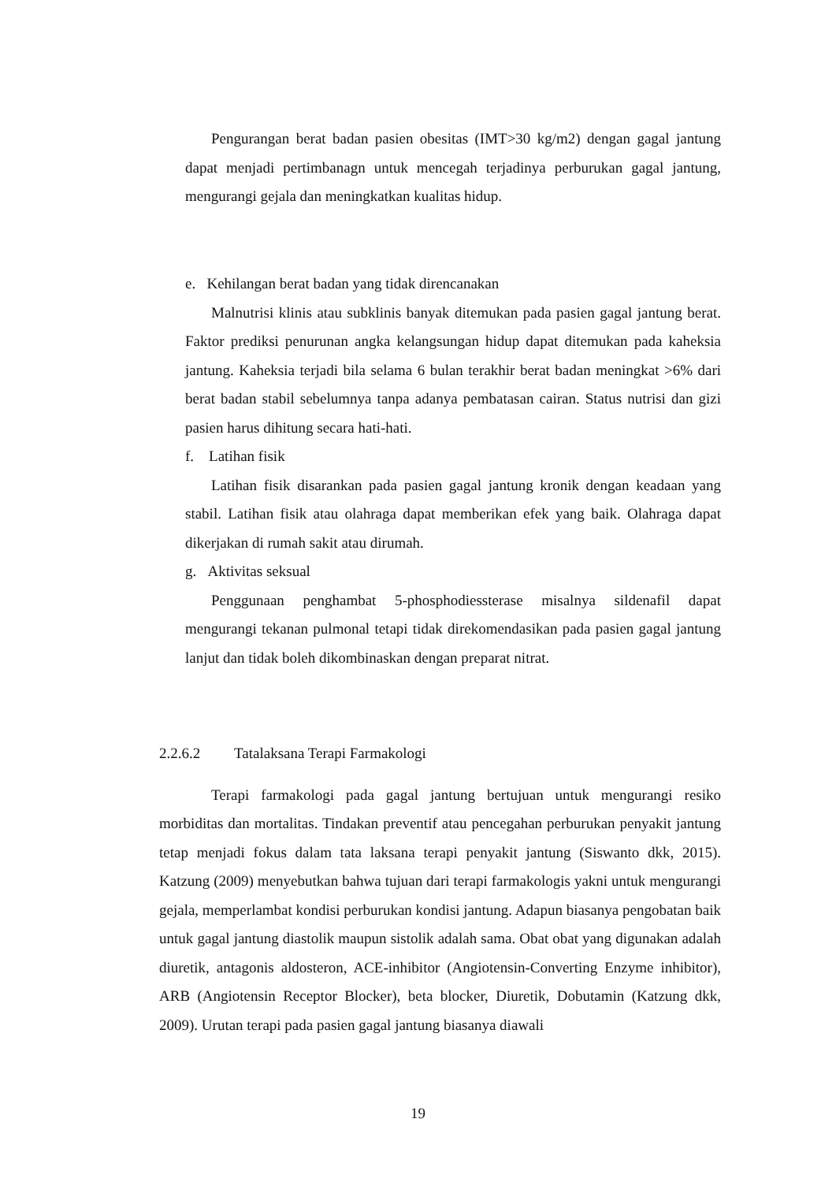Pengurangan berat badan pasien obesitas (IMT>30 kg/m2) dengan gagal jantung dapat menjadi pertimbanagn untuk mencegah terjadinya perburukan gagal jantung, mengurangi gejala dan meningkatkan kualitas hidup.
e. Kehilangan berat badan yang tidak direncanakan
Malnutrisi klinis atau subklinis banyak ditemukan pada pasien gagal jantung berat. Faktor prediksi penurunan angka kelangsungan hidup dapat ditemukan pada kaheksia jantung. Kaheksia terjadi bila selama 6 bulan terakhir berat badan meningkat >6% dari berat badan stabil sebelumnya tanpa adanya pembatasan cairan. Status nutrisi dan gizi pasien harus dihitung secara hati-hati.
f. Latihan fisik
Latihan fisik disarankan pada pasien gagal jantung kronik dengan keadaan yang stabil. Latihan fisik atau olahraga dapat memberikan efek yang baik. Olahraga dapat dikerjakan di rumah sakit atau dirumah.
g. Aktivitas seksual
Penggunaan penghambat 5-phosphodiessterase misalnya sildenafil dapat mengurangi tekanan pulmonal tetapi tidak direkomendasikan pada pasien gagal jantung lanjut dan tidak boleh dikombinaskan dengan preparat nitrat.
2.2.6.2 Tatalaksana Terapi Farmakologi
Terapi farmakologi pada gagal jantung bertujuan untuk mengurangi resiko morbiditas dan mortalitas. Tindakan preventif atau pencegahan perburukan penyakit jantung tetap menjadi fokus dalam tata laksana terapi penyakit jantung (Siswanto dkk, 2015). Katzung (2009) menyebutkan bahwa tujuan dari terapi farmakologis yakni untuk mengurangi gejala, memperlambat kondisi perburukan kondisi jantung. Adapun biasanya pengobatan baik untuk gagal jantung diastolik maupun sistolik adalah sama. Obat obat yang digunakan adalah diuretik, antagonis aldosteron, ACE-inhibitor (Angiotensin-Converting Enzyme inhibitor), ARB (Angiotensin Receptor Blocker), beta blocker, Diuretik, Dobutamin (Katzung dkk, 2009). Urutan terapi pada pasien gagal jantung biasanya diawali
19